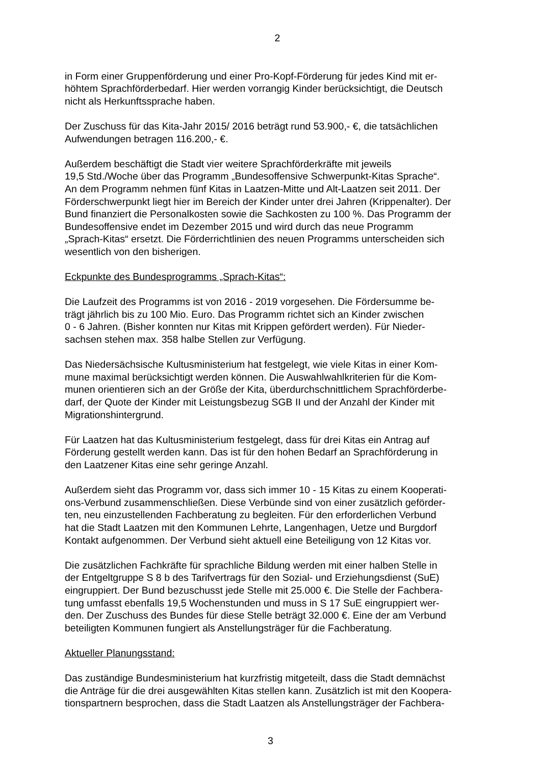2
in Form einer Gruppenförderung und einer Pro-Kopf-Förderung für jedes Kind mit er-
höhtem Sprachförderbedarf. Hier werden vorrangig Kinder berücksichtigt, die Deutsch
nicht als Herkunftssprache haben.
Der Zuschuss für das Kita-Jahr 2015/ 2016 beträgt rund 53.900,- €, die tatsächlichen
Aufwendungen betragen 116.200,- €.
Außerdem beschäftigt die Stadt vier weitere Sprachförderkräfte mit jeweils
19,5 Std./Woche über das Programm „Bundesoffensive Schwerpunkt-Kitas Sprache“.
An dem Programm nehmen fünf Kitas in Laatzen-Mitte und Alt-Laatzen seit 2011. Der
Förderschwerpunkt liegt hier im Bereich der Kinder unter drei Jahren (Krippenalter). Der
Bund finanziert die Personalkosten sowie die Sachkosten zu 100 %. Das Programm der
Bundesoffensive endet im Dezember 2015 und wird durch das neue Programm
„Sprach-Kitas“ ersetzt. Die Förderrichtlinien des neuen Programms unterscheiden sich
wesentlich von den bisherigen.
Eckpunkte des Bundesprogramms „Sprach-Kitas“:
Die Laufzeit des Programms ist von 2016 - 2019 vorgesehen. Die Fördersumme be-
trägt jährlich bis zu 100 Mio. Euro. Das Programm richtet sich an Kinder zwischen
0 - 6 Jahren. (Bisher konnten nur Kitas mit Krippen gefördert werden). Für Nieder-
sachsen stehen max. 358 halbe Stellen zur Verfügung.
Das Niedersächsische Kultusministerium hat festgelegt, wie viele Kitas in einer Kom-
mune maximal berücksichtigt werden können. Die Auswahlwahlkriterien für die Kom-
munen orientieren sich an der Größe der Kita, überdurchschnittlichem Sprachförderbe-
darf, der Quote der Kinder mit Leistungsbezug SGB II und der Anzahl der Kinder mit
Migrationshintergrund.
Für Laatzen hat das Kultusministerium festgelegt, dass für drei Kitas ein Antrag auf
Förderung gestellt werden kann. Das ist für den hohen Bedarf an Sprachförderung in
den Laatzener Kitas eine sehr geringe Anzahl.
Außerdem sieht das Programm vor, dass sich immer 10 - 15 Kitas zu einem Kooperati-
ons-Verbund zusammenschließen. Diese Verbünde sind von einer zusätzlich geförder-
ten, neu einzustellenden Fachberatung zu begleiten. Für den erforderlichen Verbund
hat die Stadt Laatzen mit den Kommunen Lehrte, Langenhagen, Uetze und Burgdorf
Kontakt aufgenommen. Der Verbund sieht aktuell eine Beteiligung von 12 Kitas vor.
Die zusätzlichen Fachkräfte für sprachliche Bildung werden mit einer halben Stelle in
der Entgeltgruppe S 8 b des Tarifvertrags für den Sozial- und Erziehungsdienst (SuE)
eingruppiert. Der Bund bezuschusst jede Stelle mit 25.000 €. Die Stelle der Fachbera-
tung umfasst ebenfalls 19,5 Wochenstunden und muss in S 17 SuE eingruppiert wer-
den. Der Zuschuss des Bundes für diese Stelle beträgt 32.000 €. Eine der am Verbund
beteiligten Kommunen fungiert als Anstellungsträger für die Fachberatung.
Aktueller Planungsstand:
Das zuständige Bundesministerium hat kurzfristig mitgeteilt, dass die Stadt demnächst
die Anträge für die drei ausgewählten Kitas stellen kann. Zusätzlich ist mit den Koopera-
tionspartnern besprochen, dass die Stadt Laatzen als Anstellungsträger der Fachbera-
3